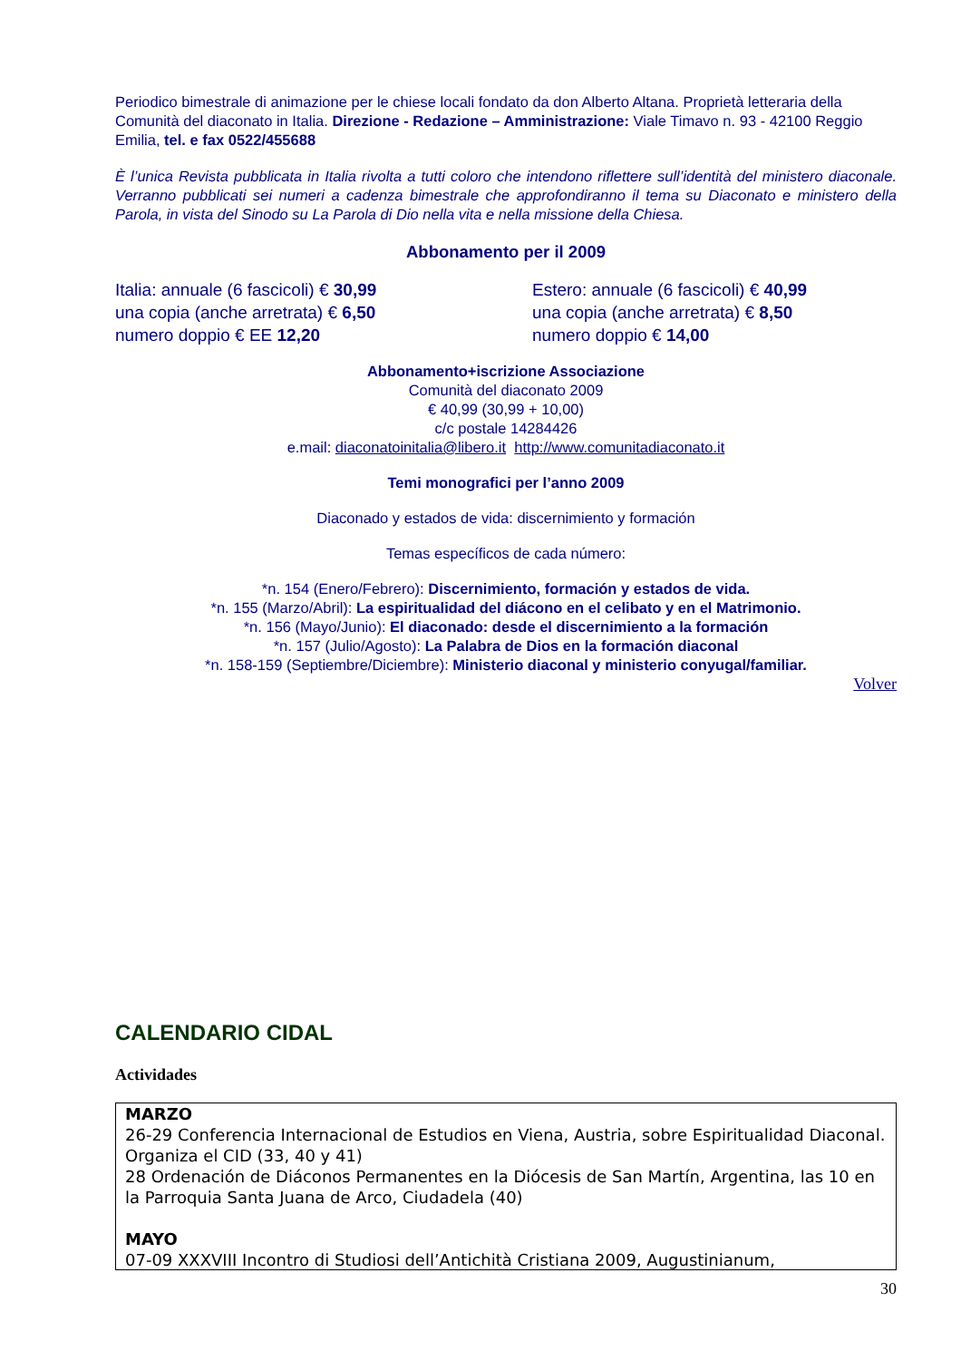Periodico bimestrale di animazione per le chiese locali fondato da don Alberto Altana. Proprietà letteraria della Comunità del diaconato in Italia. Direzione - Redazione – Amministrazione: Viale Timavo n. 93 - 42100 Reggio Emilia, tel. e fax 0522/455688
È l’unica Revista pubblicata in Italia rivolta a tutti coloro che intendono riflettere sull’identità del ministero diaconale. Verranno pubblicati sei numeri a cadenza bimestrale che approfondiranno il tema su Diaconato e ministero della Parola, in vista del Sinodo su La Parola di Dio nella vita e nella missione della Chiesa.
Abbonamento per il 2009
Italia: annuale (6 fascicoli) € 30,99
una copia (anche arretrata) € 6,50
numero doppio € EE 12,20
Estero: annuale (6 fascicoli) € 40,99
una copia (anche arretrata) € 8,50
numero doppio € 14,00
Abbonamento+iscrizione Associazione
Comunità del diaconato 2009
€ 40,99 (30,99 + 10,00)
c/c postale 14284426
e.mail: diaconatoinitalia@libero.it http://www.comunitadiaconato.it
Temi monografici per l’anno 2009
Diaconado y estados de vida: discernimiento y formación
Temas específicos de cada número:
*n. 154 (Enero/Febrero): Discernimiento, formación y estados de vida.
*n. 155 (Marzo/Abril): La espiritualidad del diácono en el celibato y en el Matrimonio.
*n. 156 (Mayo/Junio): El diaconado: desde el discernimiento a la formación
*n. 157 (Julio/Agosto): La Palabra de Dios en la formación diaconal
*n. 158-159 (Septiembre/Diciembre): Ministerio diaconal y ministerio conyugal/familiar.
Volver
CALENDARIO CIDAL
Actividades
MARZO
26-29 Conferencia Internacional de Estudios en Viena, Austria, sobre Espiritualidad Diaconal. Organiza el CID (33, 40 y 41)
28 Ordenación de Diáconos Permanentes en la Diócesis de San Martín, Argentina, las 10 en la Parroquia Santa Juana de Arco, Ciudadela (40)
MAYO
07-09 XXXVIII Incontro di Studiosi dell’Antichità Cristiana 2009, Augustinianum,
30